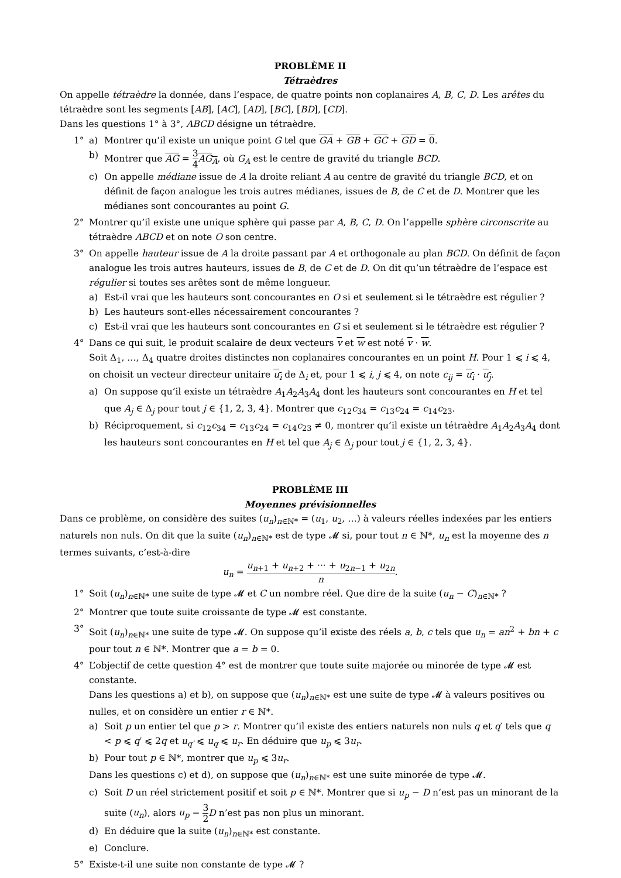PROBLÈME II
Tétraèdres
On appelle tétraèdre la donnée, dans l’espace, de quatre points non coplanaires A, B, C, D. Les arêtes du tétraèdre sont les segments [AB], [AC], [AD], [BC], [BD], [CD].
Dans les questions 1° à 3°, ABCD désigne un tétraèdre.
1° a) Montrer qu’il existe un unique point G tel que GA + GB + GC + GD = 0.
b) Montrer que AG = 3 4 AG<sub>A</sub>, où G<sub>A</sub> est le centre de gravité du triangle BCD.
c) On appelle médiane issue de A la droite reliant A au centre de gravité du triangle BCD, et on définit de façon analogue les trois autres médianes, issues de B, de C et de D. Montrer que les médianes sont concourantes au point G.
2° Montrer qu’il existe une unique sphère qui passe par A, B, C, D. On l’appelle sphère circonscrite au tétraèdre ABCD et on note O son centre.
3° On appelle hauteur issue de A la droite passant par A et orthogonale au plan BCD. On définit de façon analogue les trois autres hauteurs, issues de B, de C et de D. On dit qu’un tétraèdre de l’espace est régulier si toutes ses arêtes sont de même longueur.
a) Est-il vrai que les hauteurs sont concourantes en O si et seulement si le tétraèdre est régulier ?
b) Les hauteurs sont-elles nécessairement concourantes ?
c) Est-il vrai que les hauteurs sont concourantes en G si et seulement si le tétraèdre est régulier ?
4° Dans ce qui suit, le produit scalaire de deux vecteurs v et w est noté v · w.
Soit Δ<sub>1</sub>, …, Δ<sub>4</sub> quatre droites distinctes non coplanaires concourantes en un point H. Pour 1 ⩽ i ⩽ 4, on choisit un vecteur directeur unitaire u<sub>i</sub> de Δ<sub>i</sub> et, pour 1 ⩽ i, j ⩽ 4, on note c<sub>ij</sub> = u<sub>i</sub> · u<sub>j</sub>.
a) On suppose qu’il existe un tétraèdre A<sub>1</sub>A<sub>2</sub>A<sub>3</sub>A<sub>4</sub> dont les hauteurs sont concourantes en H et tel que A<sub>j</sub> ∈ Δ<sub>j</sub> pour tout j ∈ {1, 2, 3, 4}. Montrer que c<sub>12</sub>c<sub>34</sub> = c<sub>13</sub>c<sub>24</sub> = c<sub>14</sub>c<sub>23</sub>.
b) Réciproquement, si c<sub>12</sub>c<sub>34</sub> = c<sub>13</sub>c<sub>24</sub> = c<sub>14</sub>c<sub>23</sub> ≠ 0, montrer qu’il existe un tétraèdre A<sub>1</sub>A<sub>2</sub>A<sub>3</sub>A<sub>4</sub> dont les hauteurs sont concourantes en H et tel que A<sub>j</sub> ∈ Δ<sub>j</sub> pour tout j ∈ {1, 2, 3, 4}.
PROBLÈME III
Moyennes prévisionnelles
Dans ce problème, on considère des suites (u<sub>n</sub>)<sub>n∈ℕ*</sub> = (u<sub>1</sub>, u<sub>2</sub>, …) à valeurs réelles indexées par les entiers naturels non nuls. On dit que la suite (u<sub>n</sub>)<sub>n∈ℕ*</sub> est de type 𝓜 si, pour tout n ∈ ℕ*, u<sub>n</sub> est la moyenne des n termes suivants, c’est-à-dire
u<sub>n</sub> = u<sub>n+1</sub> + u<sub>n+2</sub> + ··· + u<sub>2n−1</sub> + u<sub>2n</sub> n.
1° Soit (u<sub>n</sub>)<sub>n∈ℕ*</sub> une suite de type 𝓜 et C un nombre réel. Que dire de la suite (u<sub>n</sub> − C)<sub>n∈ℕ*</sub> ?
2° Montrer que toute suite croissante de type 𝓜 est constante.
3° Soit (u<sub>n</sub>)<sub>n∈ℕ*</sub> une suite de type 𝓜. On suppose qu’il existe des réels a, b, c tels que u<sub>n</sub> = an<sup>2</sup> + bn + c pour tout n ∈ ℕ*. Montrer que a = b = 0.
4° L’objectif de cette question 4° est de montrer que toute suite majorée ou minorée de type 𝓜 est constante.
Dans les questions a) et b), on suppose que (u<sub>n</sub>)<sub>n∈ℕ*</sub> est une suite de type 𝓜 à valeurs positives ou nulles, et on considère un entier r ∈ ℕ*.
a) Soit p un entier tel que p > r. Montrer qu’il existe des entiers naturels non nuls q et q′ tels que q < p ⩽ q′ ⩽ 2q et u<sub>q′</sub> ⩽ u<sub>q</sub> ⩽ u<sub>r</sub>. En déduire que u<sub>p</sub> ⩽ 3u<sub>r</sub>.
b) Pour tout p ∈ ℕ*, montrer que u<sub>p</sub> ⩽ 3u<sub>r</sub>.
Dans les questions c) et d), on suppose que (u<sub>n</sub>)<sub>n∈ℕ*</sub> est une suite minorée de type 𝓜.
c) Soit D un réel strictement positif et soit p ∈ ℕ*. Montrer que si u<sub>p</sub> − D n’est pas un minorant de la suite (u<sub>n</sub>), alors u<sub>p</sub> − 3 2 D n’est pas non plus un minorant.
d) En déduire que la suite (u<sub>n</sub>)<sub>n∈ℕ*</sub> est constante.
e) Conclure.
5° Existe-t-il une suite non constante de type 𝓜 ?